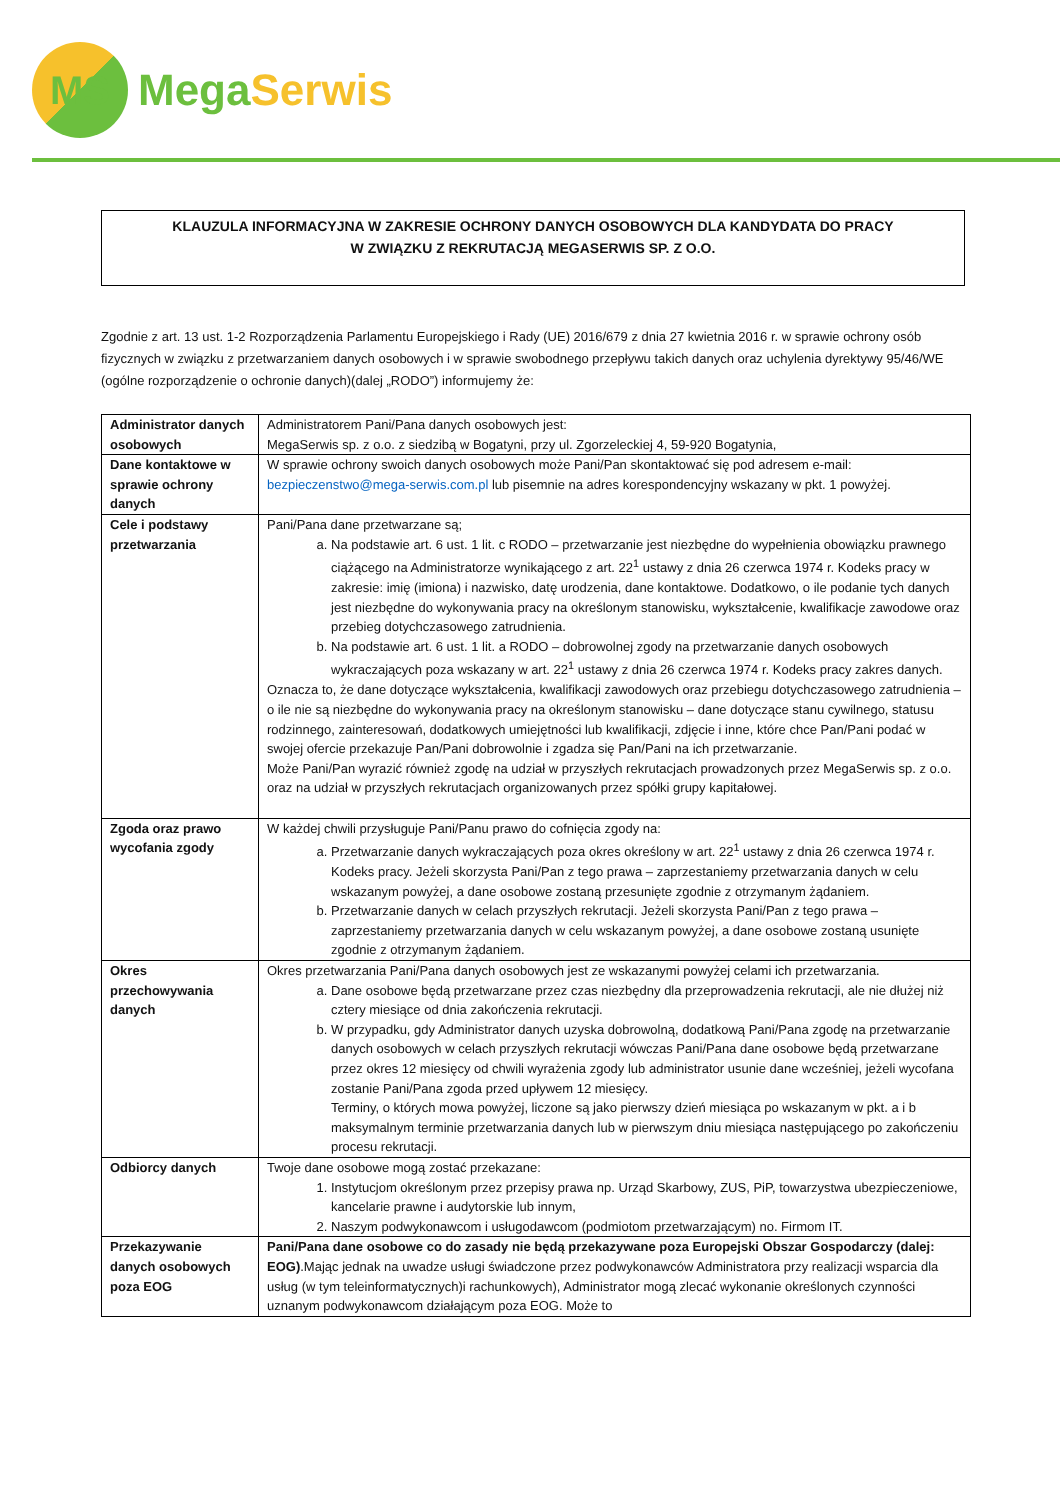MS
Mega Serwis
KLAUZULA INFORMACYJNA W ZAKRESIE OCHRONY DANYCH OSOBOWYCH DLA KANDYDATA DO PRACY
W ZWIĄZKU Z REKRUTACJĄ MEGASERWIS SP. Z O.O.
Zgodnie z art. 13 ust. 1-2 Rozporządzenia Parlamentu Europejskiego i Rady (UE) 2016/679 z dnia 27 kwietnia 2016 r. w sprawie ochrony osób fizycznych w związku z przetwarzaniem danych osobowych i w sprawie swobodnego przepływu takich danych oraz uchylenia dyrektywy 95/46/WE (ogólne rozporządzenie o ochronie danych)(dalej „RODO”) informujemy że:
| Administrator danych osobowych | Administratorem Pani/Pana danych osobowych jest: MegaSerwis sp. z o.o. z siedzibą w Bogatyni, przy ul. Zgorzeleckiej 4, 59-920 Bogatynia, |
| Dane kontaktowe w sprawie ochrony danych | W sprawie ochrony swoich danych osobowych może Pani/Pan skontaktować się pod adresem e-mail: bezpieczenstwo@mega-serwis.com.pl lub pisemnie na adres korespondencyjny wskazany w pkt. 1 powyżej. |
| Cele i podstawy przetwarzania | Pani/Pana dane przetwarzane są; a. Na podstawie art. 6 ust. 1 lit. c RODO – przetwarzanie jest niezbędne do wypełnienia obowiązku prawnego ciążącego na Administratorze wynikającego z art. 22<sup>1</sup> ustawy z dnia 26 czerwca 1974 r. Kodeks pracy w zakresie: imię (imiona) i nazwisko, datę urodzenia, dane kontaktowe. Dodatkowo, o ile podanie tych danych jest niezbędne do wykonywania pracy na określonym stanowisku, wykształcenie, kwalifikacje zawodowe oraz przebieg dotychczasowego zatrudnienia. b. Na podstawie art. 6 ust. 1 lit. a RODO – dobrowolnej zgody na przetwarzanie danych osobowych wykraczających poza wskazany w art. 22<sup>1</sup> ustawy z dnia 26 czerwca 1974 r. Kodeks pracy zakres danych. Oznacza to, że dane dotyczące wykształcenia, kwalifikacji zawodowych oraz przebiegu dotychczasowego zatrudnienia – o ile nie są niezbędne do wykonywania pracy na określonym stanowisku – dane dotyczące stanu cywilnego, statusu rodzinnego, zainteresowań, dodatkowych umiejętności lub kwalifikacji, zdjęcie i inne, które chce Pan/Pani podać w swojej ofercie przekazuje Pan/Pani dobrowolnie i zgadza się Pan/Pani na ich przetwarzanie. Może Pani/Pan wyrazić również zgodę na udział w przyszłych rekrutacjach prowadzonych przez MegaSerwis sp. z o.o. oraz na udział w przyszłych rekrutacjach organizowanych przez spółki grupy kapitałowej. |
| Zgoda oraz prawo wycofania zgody | W każdej chwili przysługuje Pani/Panu prawo do cofnięcia zgody na: a. Przetwarzanie danych wykraczających poza okres określony w art. 22<sup>1</sup> ustawy z dnia 26 czerwca 1974 r. Kodeks pracy. Jeżeli skorzysta Pani/Pan z tego prawa – zaprzestaniemy przetwarzania danych w celu wskazanym powyżej, a dane osobowe zostaną przesunięte zgodnie z otrzymanym żądaniem. b. Przetwarzanie danych w celach przyszłych rekrutacji. Jeżeli skorzysta Pani/Pan z tego prawa – zaprzestaniemy przetwarzania danych w celu wskazanym powyżej, a dane osobowe zostaną usunięte zgodnie z otrzymanym żądaniem. |
| Okres przechowywania danych | Okres przetwarzania Pani/Pana danych osobowych jest ze wskazanymi powyżej celami ich przetwarzania. a. Dane osobowe będą przetwarzane przez czas niezbędny dla przeprowadzenia rekrutacji, ale nie dłużej niż cztery miesiące od dnia zakończenia rekrutacji. b. W przypadku, gdy Administrator danych uzyska dobrowolną, dodatkową Pani/Pana zgodę na przetwarzanie danych osobowych w celach przyszłych rekrutacji wówczas Pani/Pana dane osobowe będą przetwarzane przez okres 12 miesięcy od chwili wyrażenia zgody lub administrator usunie dane wcześniej, jeżeli wycofana zostanie Pani/Pana zgoda przed upływem 12 miesięcy. Terminy, o których mowa powyżej, liczone są jako pierwszy dzień miesiąca po wskazanym w pkt. a i b maksymalnym terminie przetwarzania danych lub w pierwszym dniu miesiąca następującego po zakończeniu procesu rekrutacji. |
| Odbiorcy danych | Twoje dane osobowe mogą zostać przekazane: 1. Instytucjom określonym przez przepisy prawa np. Urząd Skarbowy, ZUS, PiP, towarzystwa ubezpieczeniowe, kancelarie prawne i audytorskie lub innym, 2. Naszym podwykonawcom i usługodawcom (podmiotom przetwarzającym) no. Firmom IT. |
| Przekazywanie danych osobowych poza EOG | Pani/Pana dane osobowe co do zasady nie będą przekazywane poza Europejski Obszar Gospodarczy (dalej: EOG) .Mając jednak na uwadze usługi świadczone przez podwykonawców Administratora przy realizacji wsparcia dla usług (w tym teleinformatycznych)i rachunkowych), Administrator mogą zlecać wykonanie określonych czynności uznanym podwykonawcom działającym poza EOG. Może to |